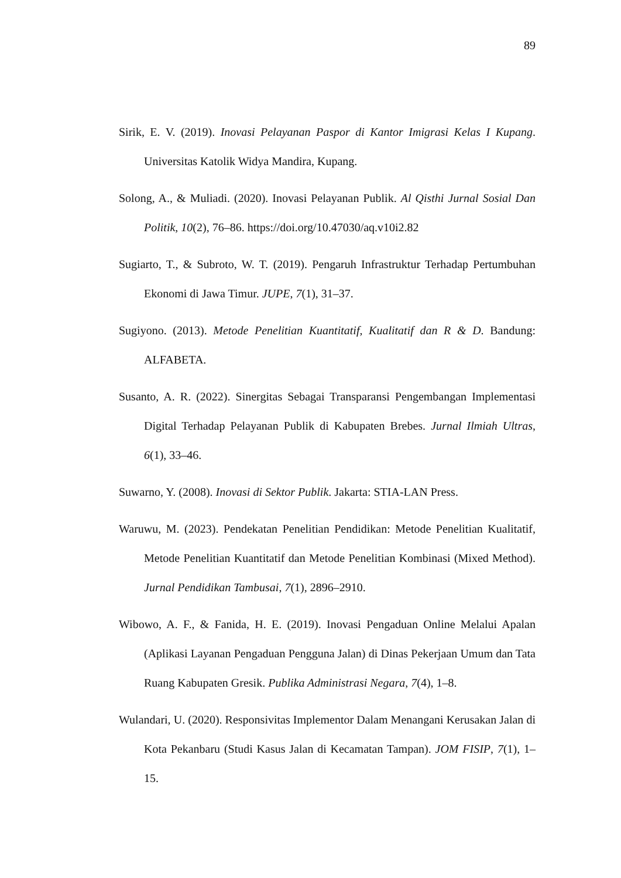89
Sirik, E. V. (2019). Inovasi Pelayanan Paspor di Kantor Imigrasi Kelas I Kupang. Universitas Katolik Widya Mandira, Kupang.
Solong, A., & Muliadi. (2020). Inovasi Pelayanan Publik. Al Qisthi Jurnal Sosial Dan Politik, 10(2), 76–86. https://doi.org/10.47030/aq.v10i2.82
Sugiarto, T., & Subroto, W. T. (2019). Pengaruh Infrastruktur Terhadap Pertumbuhan Ekonomi di Jawa Timur. JUPE, 7(1), 31–37.
Sugiyono. (2013). Metode Penelitian Kuantitatif, Kualitatif dan R & D. Bandung: ALFABETA.
Susanto, A. R. (2022). Sinergitas Sebagai Transparansi Pengembangan Implementasi Digital Terhadap Pelayanan Publik di Kabupaten Brebes. Jurnal Ilmiah Ultras, 6(1), 33–46.
Suwarno, Y. (2008). Inovasi di Sektor Publik. Jakarta: STIA-LAN Press.
Waruwu, M. (2023). Pendekatan Penelitian Pendidikan: Metode Penelitian Kualitatif, Metode Penelitian Kuantitatif dan Metode Penelitian Kombinasi (Mixed Method). Jurnal Pendidikan Tambusai, 7(1), 2896–2910.
Wibowo, A. F., & Fanida, H. E. (2019). Inovasi Pengaduan Online Melalui Apalan (Aplikasi Layanan Pengaduan Pengguna Jalan) di Dinas Pekerjaan Umum dan Tata Ruang Kabupaten Gresik. Publika Administrasi Negara, 7(4), 1–8.
Wulandari, U. (2020). Responsivitas Implementor Dalam Menangani Kerusakan Jalan di Kota Pekanbaru (Studi Kasus Jalan di Kecamatan Tampan). JOM FISIP, 7(1), 1–15.